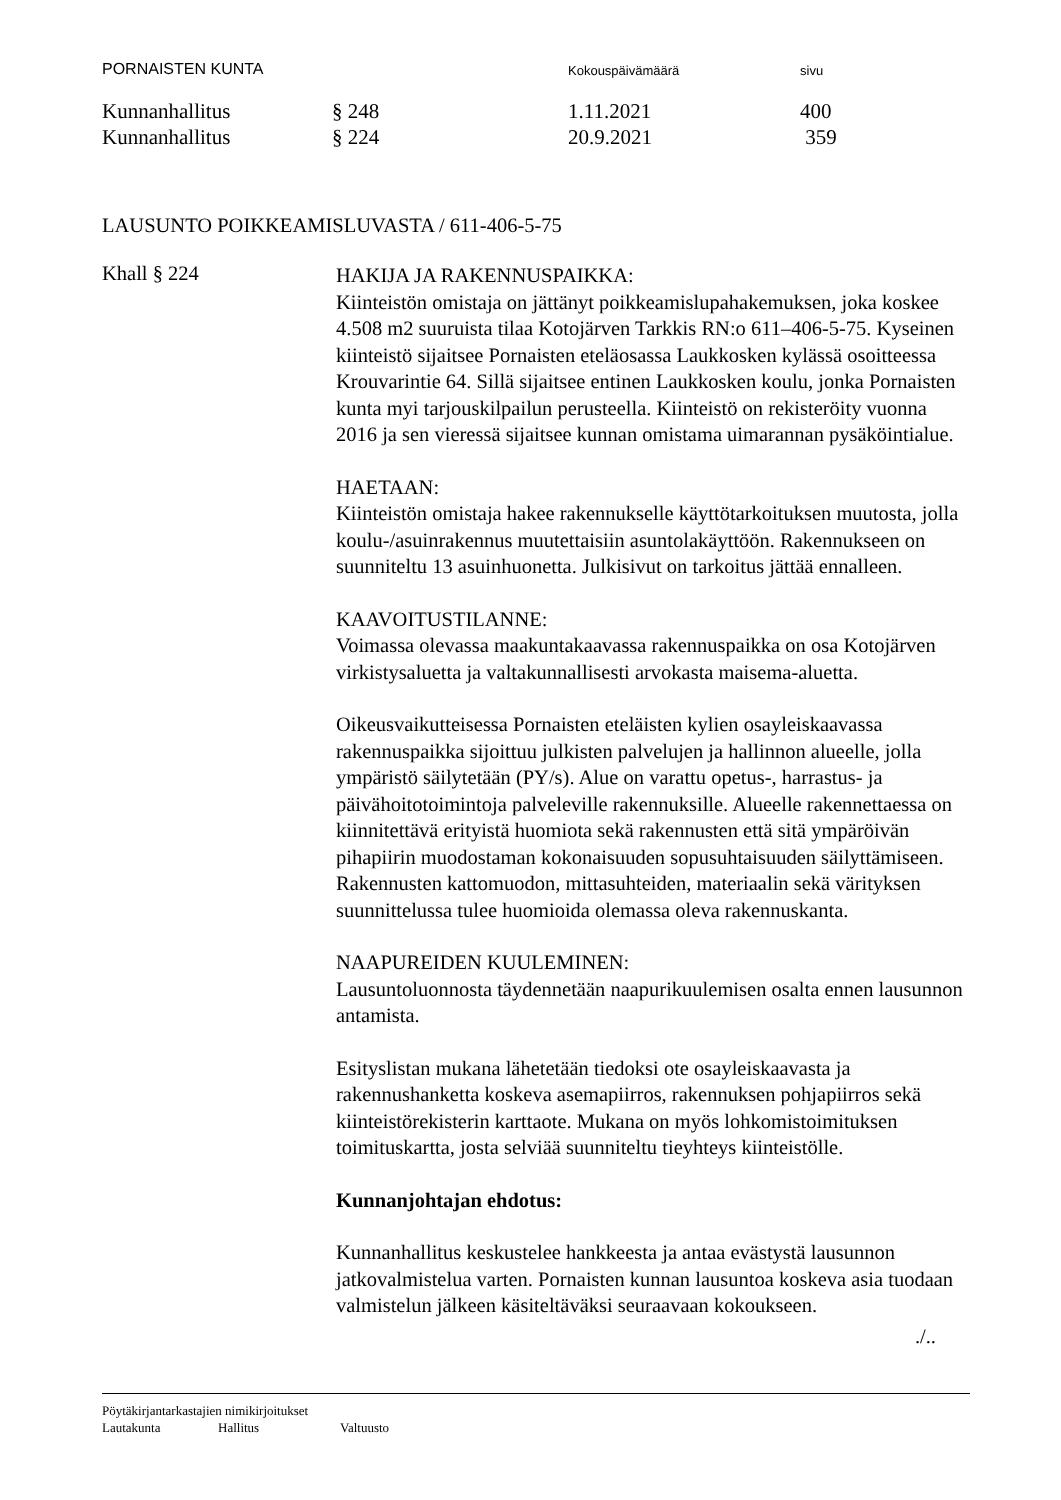PORNAISTEN KUNTA
Kokouspäivämäärä sivu
Kunnanhallitus § 248 1.11.2021 400
Kunnanhallitus § 224 20.9.2021 359
LAUSUNTO POIKKEAMISLUVASTA / 611-406-5-75
Khall § 224
HAKIJA JA RAKENNUSPAIKKA:
Kiinteistön omistaja on jättänyt poikkeamislupahakemuksen, joka koskee 4.508 m2 suuruista tilaa Kotojärven Tarkkis RN:o 611–406-5-75. Kyseinen kiinteistö sijaitsee Pornaisten eteläosassa Laukkosken kylässä osoitteessa Krouvarintie 64. Sillä sijaitsee entinen Laukkosken koulu, jonka Pornaisten kunta myi tarjouskilpailun perusteella. Kiinteistö on rekisteröity vuonna 2016 ja sen vieressä sijaitsee kunnan omistama uimarannan pysäköintialue.
HAETAAN:
Kiinteistön omistaja hakee rakennukselle käyttötarkoituksen muutosta, jolla koulu-/asuinrakennus muutettaisiin asuntolakäyttöön. Rakennukseen on suunniteltu 13 asuinhuonetta. Julkisivut on tarkoitus jättää ennalleen.
KAAVOITUSTILANNE:
Voimassa olevassa maakuntakaavassa rakennuspaikka on osa Kotojärven virkistysaluetta ja valtakunnallisesti arvokasta maisema-aluetta.
Oikeusvaikutteisessa Pornaisten eteläisten kylien osayleiskaavassa rakennuspaikka sijoittuu julkisten palvelujen ja hallinnon alueelle, jolla ympäristö säilytetään (PY/s). Alue on varattu opetus-, harrastus- ja päivähoitotoimintoja palveleville rakennuksille. Alueelle rakennettaessa on kiinnitettävä erityistä huomiota sekä rakennusten että sitä ympäröivän pihapiirin muodostaman kokonaisuuden sopusuhtaisuuden säilyttämiseen. Rakennusten kattomuodon, mittasuhteiden, materiaalin sekä värityksen suunnittelussa tulee huomioida olemassa oleva rakennuskanta.
NAAPUREIDEN KUULEMINEN:
Lausuntoluonnosta täydennetään naapurikuulemisen osalta ennen lausunnon antamista.
Esityslistan mukana lähetetään tiedoksi ote osayleiskaavasta ja rakennushanketta koskeva asemapiirros, rakennuksen pohjapiirros sekä kiinteistörekisterin karttaote. Mukana on myös lohkomistoimituksen toimituskartta, josta selviää suunniteltu tieyhteys kiinteistölle.
Kunnanjohtajan ehdotus:
Kunnanhallitus keskustelee hankkeesta ja antaa evästystä lausunnon jatkovalmistelua varten. Pornaisten kunnan lausuntoa koskeva asia tuodaan valmistelun jälkeen käsiteltäväksi seuraavaan kokoukseen.
./..
Pöytäkirjantarkastajien nimikirjoitukset
Lautakunta Hallitus Valtuusto